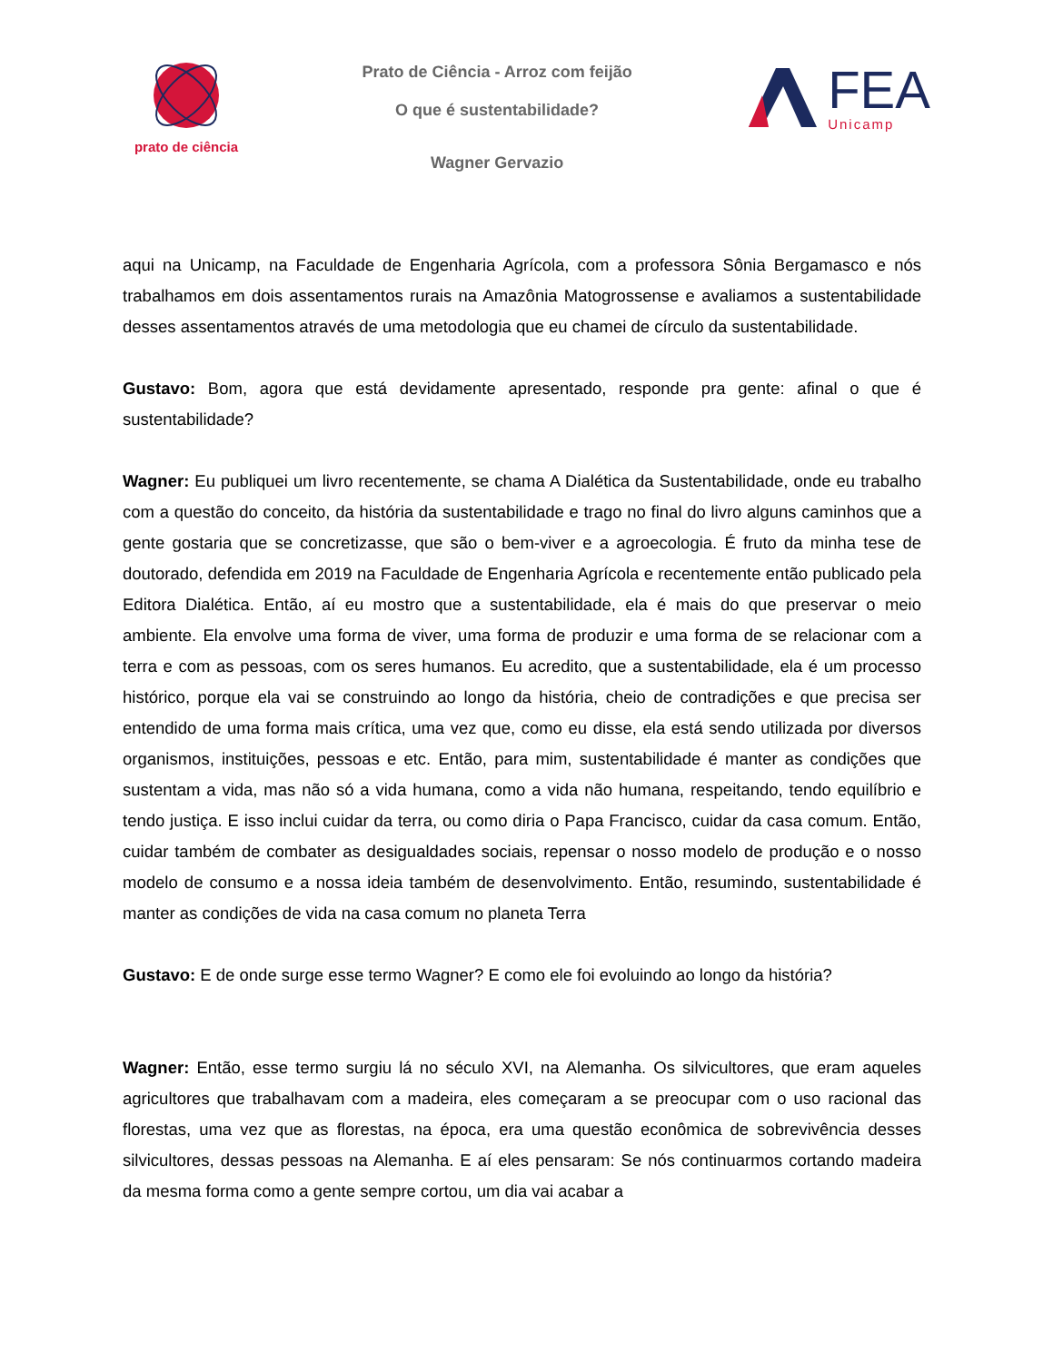prato de ciência
Prato de Ciência - Arroz com feijão
O que é sustentabilidade?
Wagner Gervazio
FEA
Unicamp
aqui na Unicamp, na Faculdade de Engenharia Agrícola, com a professora Sônia Bergamasco e nós trabalhamos em dois assentamentos rurais na Amazônia Matogrossense e avaliamos a sustentabilidade desses assentamentos através de uma metodologia que eu chamei de círculo da sustentabilidade.
Gustavo: Bom, agora que está devidamente apresentado, responde pra gente: afinal o que é sustentabilidade?
Wagner: Eu publiquei um livro recentemente, se chama A Dialética da Sustentabilidade, onde eu trabalho com a questão do conceito, da história da sustentabilidade e trago no final do livro alguns caminhos que a gente gostaria que se concretizasse, que são o bem-viver e a agroecologia. É fruto da minha tese de doutorado, defendida em 2019 na Faculdade de Engenharia Agrícola e recentemente então publicado pela Editora Dialética. Então, aí eu mostro que a sustentabilidade, ela é mais do que preservar o meio ambiente. Ela envolve uma forma de viver, uma forma de produzir e uma forma de se relacionar com a terra e com as pessoas, com os seres humanos. Eu acredito, que a sustentabilidade, ela é um processo histórico, porque ela vai se construindo ao longo da história, cheio de contradições e que precisa ser entendido de uma forma mais crítica, uma vez que, como eu disse, ela está sendo utilizada por diversos organismos, instituições, pessoas e etc. Então, para mim, sustentabilidade é manter as condições que sustentam a vida, mas não só a vida humana, como a vida não humana, respeitando, tendo equilíbrio e tendo justiça. E isso inclui cuidar da terra, ou como diria o Papa Francisco, cuidar da casa comum. Então, cuidar também de combater as desigualdades sociais, repensar o nosso modelo de produção e o nosso modelo de consumo e a nossa ideia também de desenvolvimento. Então, resumindo, sustentabilidade é manter as condições de vida na casa comum no planeta Terra
Gustavo: E de onde surge esse termo Wagner? E como ele foi evoluindo ao longo da história?
Wagner: Então, esse termo surgiu lá no século XVI, na Alemanha. Os silvicultores, que eram aqueles agricultores que trabalhavam com a madeira, eles começaram a se preocupar com o uso racional das florestas, uma vez que as florestas, na época, era uma questão econômica de sobrevivência desses silvicultores, dessas pessoas na Alemanha. E aí eles pensaram: Se nós continuarmos cortando madeira da mesma forma como a gente sempre cortou, um dia vai acabar a